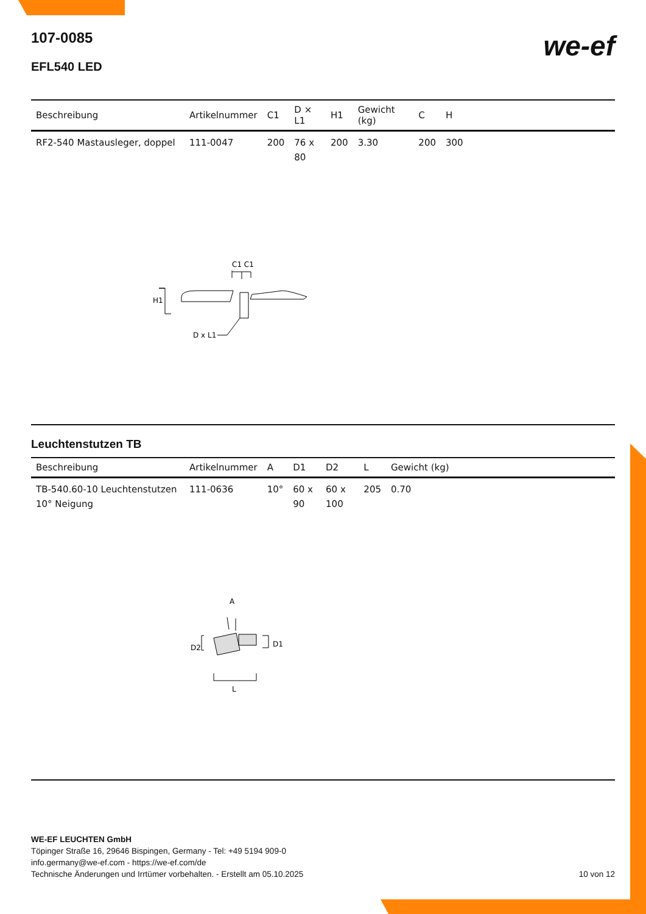107-0085
EFL540 LED
we-ef
| Beschreibung | Artikelnummer | C1 | D × L1 | H1 | Gewicht (kg) | C | H |
| --- | --- | --- | --- | --- | --- | --- | --- |
| RF2-540 Mastausleger, doppel | 111-0047 | 200 | 76 x 80 | 200 | 3.30 | 200 | 300 |
C1 C1
H1
D x L1
Leuchtenstutzen TB
| Beschreibung | Artikelnummer | A | D1 | D2 | L | Gewicht (kg) |
| --- | --- | --- | --- | --- | --- | --- |
| TB-540.60-10 Leuchtenstutzen 10° Neigung | 111-0636 | 10° | 60 x 90 | 60 x 100 | 205 | 0.70 |
A
D1
D2
L
WE-EF LEUCHTEN GmbH
Töpinger Straße 16, 29646 Bispingen, Germany - Tel: +49 5194 909-0
info.germany@we-ef.com - https://we-ef.com/de
Technische Änderungen und Irrtümer vorbehalten. - Erstellt am 05.10.2025 10 von 12